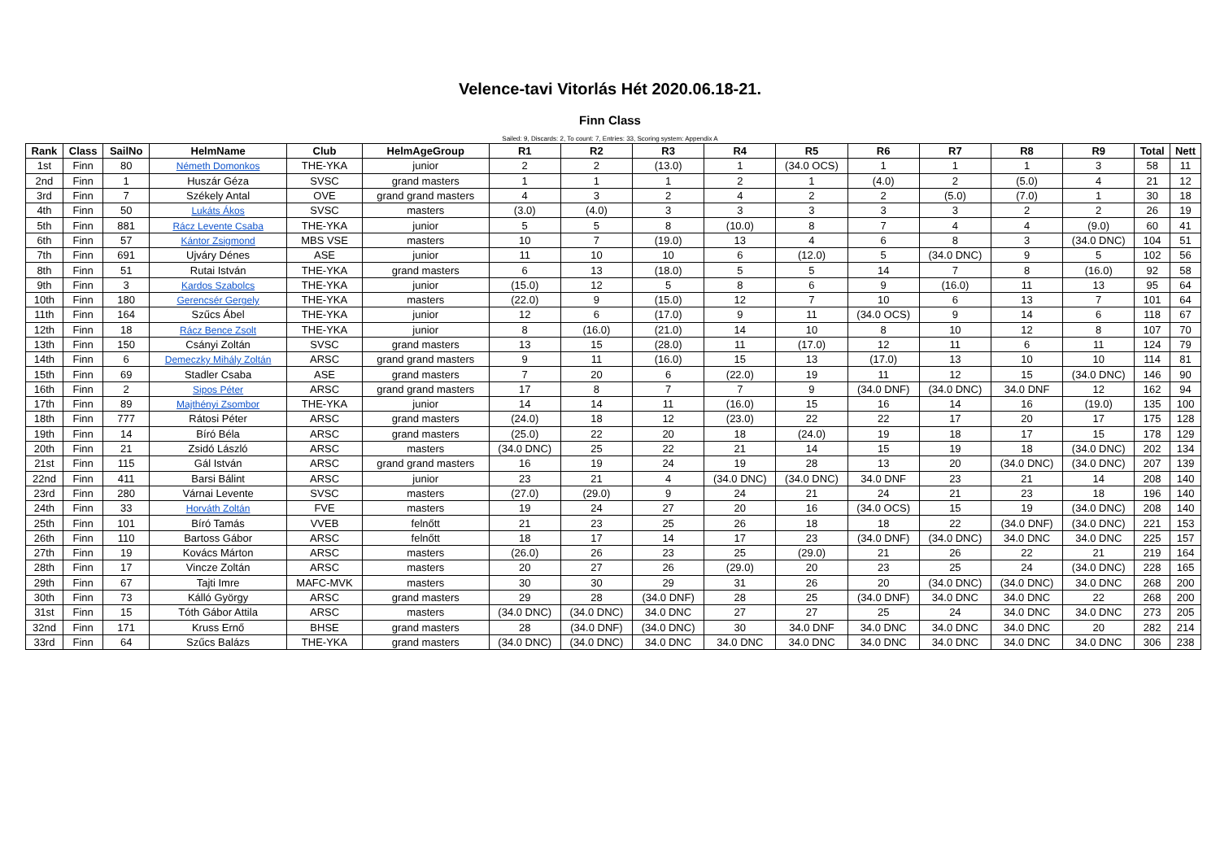Velence-tavi Vitorlás Hét 2020.06.18-21.
Finn Class
Sailed: 9, Discards: 2, To count: 7, Entries: 33, Scoring system: Appendix A
| Rank | Class | SailNo | HelmName | Club | HelmAgeGroup | R1 | R2 | R3 | R4 | R5 | R6 | R7 | R8 | R9 | Total | Nett |
| --- | --- | --- | --- | --- | --- | --- | --- | --- | --- | --- | --- | --- | --- | --- | --- | --- |
| 1st | Finn | 80 | Németh Domonkos | THE-YKA | junior | 2 | 2 | (13.0) | 1 | (34.0 OCS) | 1 | 1 | 1 | 3 | 58 | 11 |
| 2nd | Finn | 1 | Huszár Géza | SVSC | grand masters | 1 | 1 | 1 | 2 | 1 | (4.0) | 2 | (5.0) | 4 | 21 | 12 |
| 3rd | Finn | 7 | Székely Antal | OVE | grand grand masters | 4 | 3 | 2 | 4 | 2 | 2 | (5.0) | (7.0) | 1 | 30 | 18 |
| 4th | Finn | 50 | Lukáts Ákos | SVSC | masters | (3.0) | (4.0) | 3 | 3 | 3 | 3 | 3 | 2 | 2 | 26 | 19 |
| 5th | Finn | 881 | Rácz Levente Csaba | THE-YKA | junior | 5 | 5 | 8 | (10.0) | 8 | 7 | 4 | 4 | (9.0) | 60 | 41 |
| 6th | Finn | 57 | Kántor Zsigmond | MBS VSE | masters | 10 | 7 | (19.0) | 13 | 4 | 6 | 8 | 3 | (34.0 DNC) | 104 | 51 |
| 7th | Finn | 691 | Ujváry Dénes | ASE | junior | 11 | 10 | 10 | 6 | (12.0) | 5 | (34.0 DNC) | 9 | 5 | 102 | 56 |
| 8th | Finn | 51 | Rutai István | THE-YKA | grand masters | 6 | 13 | (18.0) | 5 | 5 | 14 | 7 | 8 | (16.0) | 92 | 58 |
| 9th | Finn | 3 | Kardos Szabolcs | THE-YKA | junior | (15.0) | 12 | 5 | 8 | 6 | 9 | (16.0) | 11 | 13 | 95 | 64 |
| 10th | Finn | 180 | Gerencsér Gergely | THE-YKA | masters | (22.0) | 9 | (15.0) | 12 | 7 | 10 | 6 | 13 | 7 | 101 | 64 |
| 11th | Finn | 164 | Szűcs Ábel | THE-YKA | junior | 12 | 6 | (17.0) | 9 | 11 | (34.0 OCS) | 9 | 14 | 6 | 118 | 67 |
| 12th | Finn | 18 | Rácz Bence Zsolt | THE-YKA | junior | 8 | (16.0) | (21.0) | 14 | 10 | 8 | 10 | 12 | 8 | 107 | 70 |
| 13th | Finn | 150 | Csányi Zoltán | SVSC | grand masters | 13 | 15 | (28.0) | 11 | (17.0) | 12 | 11 | 6 | 11 | 124 | 79 |
| 14th | Finn | 6 | Demeczky Mihály Zoltán | ARSC | grand grand masters | 9 | 11 | (16.0) | 15 | 13 | (17.0) | 13 | 10 | 10 | 114 | 81 |
| 15th | Finn | 69 | Stadler Csaba | ASE | grand masters | 7 | 20 | 6 | (22.0) | 19 | 11 | 12 | 15 | (34.0 DNC) | 146 | 90 |
| 16th | Finn | 2 | Sipos Péter | ARSC | grand grand masters | 17 | 8 | 7 | 7 | 9 | (34.0 DNF) | (34.0 DNC) | 34.0 DNF | 12 | 162 | 94 |
| 17th | Finn | 89 | Majthényi Zsombor | THE-YKA | junior | 14 | 14 | 11 | (16.0) | 15 | 16 | 14 | 16 | (19.0) | 135 | 100 |
| 18th | Finn | 777 | Rátosi Péter | ARSC | grand masters | (24.0) | 18 | 12 | (23.0) | 22 | 22 | 17 | 20 | 17 | 175 | 128 |
| 19th | Finn | 14 | Bíró Béla | ARSC | grand masters | (25.0) | 22 | 20 | 18 | (24.0) | 19 | 18 | 17 | 15 | 178 | 129 |
| 20th | Finn | 21 | Zsidó László | ARSC | masters | (34.0 DNC) | 25 | 22 | 21 | 14 | 15 | 19 | 18 | (34.0 DNC) | 202 | 134 |
| 21st | Finn | 115 | Gál István | ARSC | grand grand masters | 16 | 19 | 24 | 19 | 28 | 13 | 20 | (34.0 DNC) | (34.0 DNC) | 207 | 139 |
| 22nd | Finn | 411 | Barsi Bálint | ARSC | junior | 23 | 21 | 4 | (34.0 DNC) | (34.0 DNC) | 34.0 DNF | 23 | 21 | 14 | 208 | 140 |
| 23rd | Finn | 280 | Várnai Levente | SVSC | masters | (27.0) | (29.0) | 9 | 24 | 21 | 24 | 21 | 23 | 18 | 196 | 140 |
| 24th | Finn | 33 | Horváth Zoltán | FVE | masters | 19 | 24 | 27 | 20 | 16 | (34.0 OCS) | 15 | 19 | (34.0 DNC) | 208 | 140 |
| 25th | Finn | 101 | Bíró Tamás | VVEB | felnőtt | 21 | 23 | 25 | 26 | 18 | 18 | 22 | (34.0 DNF) | (34.0 DNC) | 221 | 153 |
| 26th | Finn | 110 | Bartoss Gábor | ARSC | felnőtt | 18 | 17 | 14 | 17 | 23 | (34.0 DNF) | (34.0 DNC) | 34.0 DNC | 34.0 DNC | 225 | 157 |
| 27th | Finn | 19 | Kovács Márton | ARSC | masters | (26.0) | 26 | 23 | 25 | (29.0) | 21 | 26 | 22 | 21 | 219 | 164 |
| 28th | Finn | 17 | Vincze Zoltán | ARSC | masters | 20 | 27 | 26 | (29.0) | 20 | 23 | 25 | 24 | (34.0 DNC) | 228 | 165 |
| 29th | Finn | 67 | Tajti Imre | MAFC-MVK | masters | 30 | 30 | 29 | 31 | 26 | 20 | (34.0 DNC) | (34.0 DNC) | 34.0 DNC | 268 | 200 |
| 30th | Finn | 73 | Kálló György | ARSC | grand masters | 29 | 28 | (34.0 DNF) | 28 | 25 | (34.0 DNF) | 34.0 DNC | 34.0 DNC | 22 | 268 | 200 |
| 31st | Finn | 15 | Tóth Gábor Attila | ARSC | masters | (34.0 DNC) | (34.0 DNC) | 34.0 DNC | 27 | 27 | 25 | 24 | 34.0 DNC | 34.0 DNC | 273 | 205 |
| 32nd | Finn | 171 | Kruss Ernő | BHSE | grand masters | 28 | (34.0 DNF) | (34.0 DNC) | 30 | 34.0 DNF | 34.0 DNC | 34.0 DNC | 34.0 DNC | 20 | 282 | 214 |
| 33rd | Finn | 64 | Szűcs Balázs | THE-YKA | grand masters | (34.0 DNC) | (34.0 DNC) | 34.0 DNC | 34.0 DNC | 34.0 DNC | 34.0 DNC | 34.0 DNC | 34.0 DNC | 34.0 DNC | 306 | 238 |